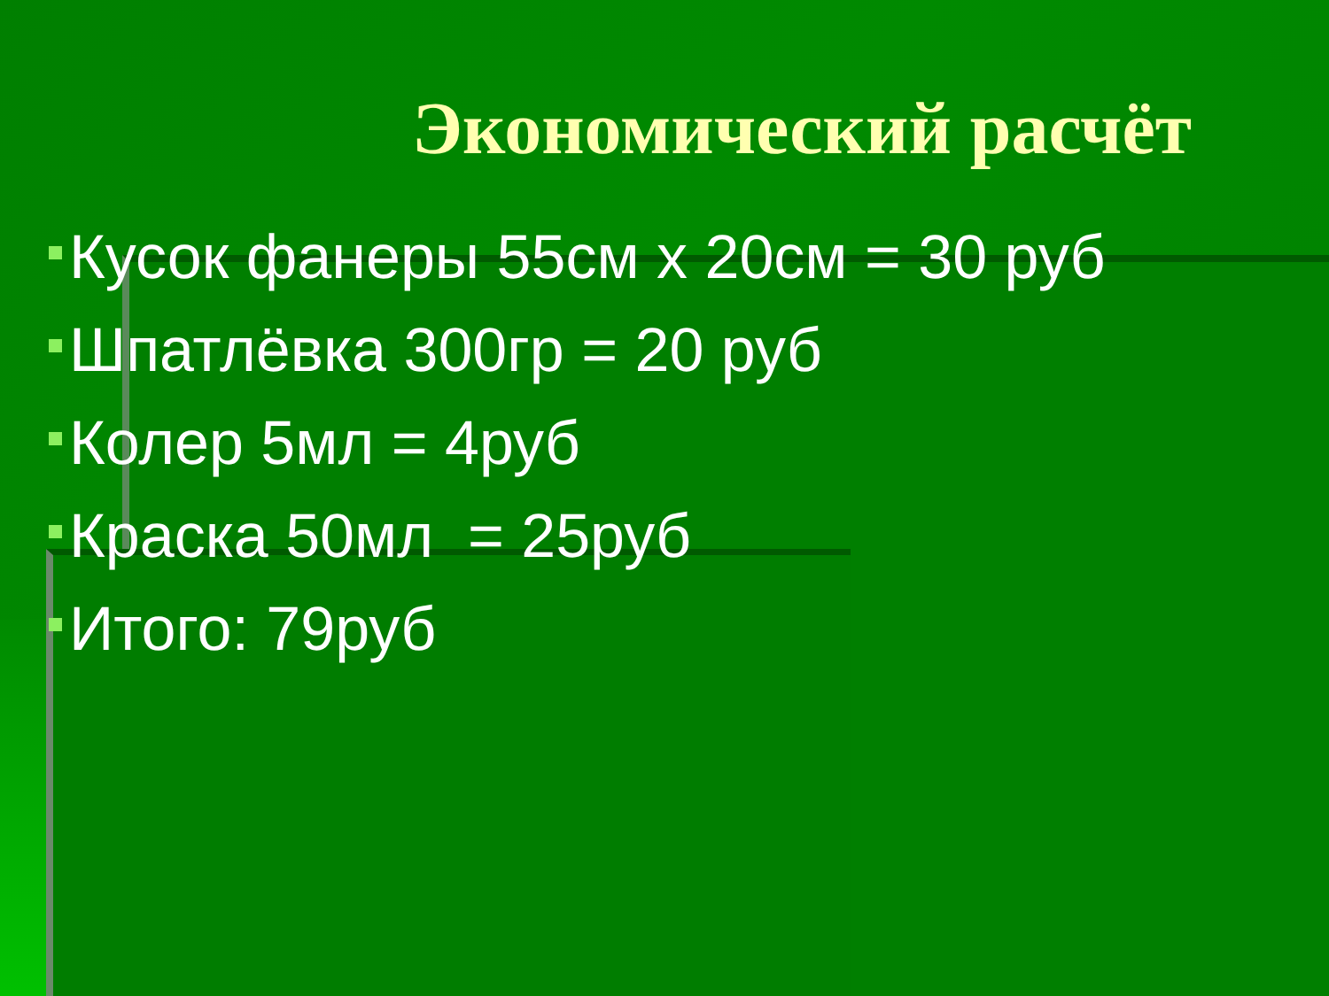Экономический расчёт
Кусок фанеры 55см х 20см = 30 руб
Шпатлёвка 300гр = 20 руб
Колер 5мл = 4руб
Краска 50мл = 25руб
Итого: 79руб